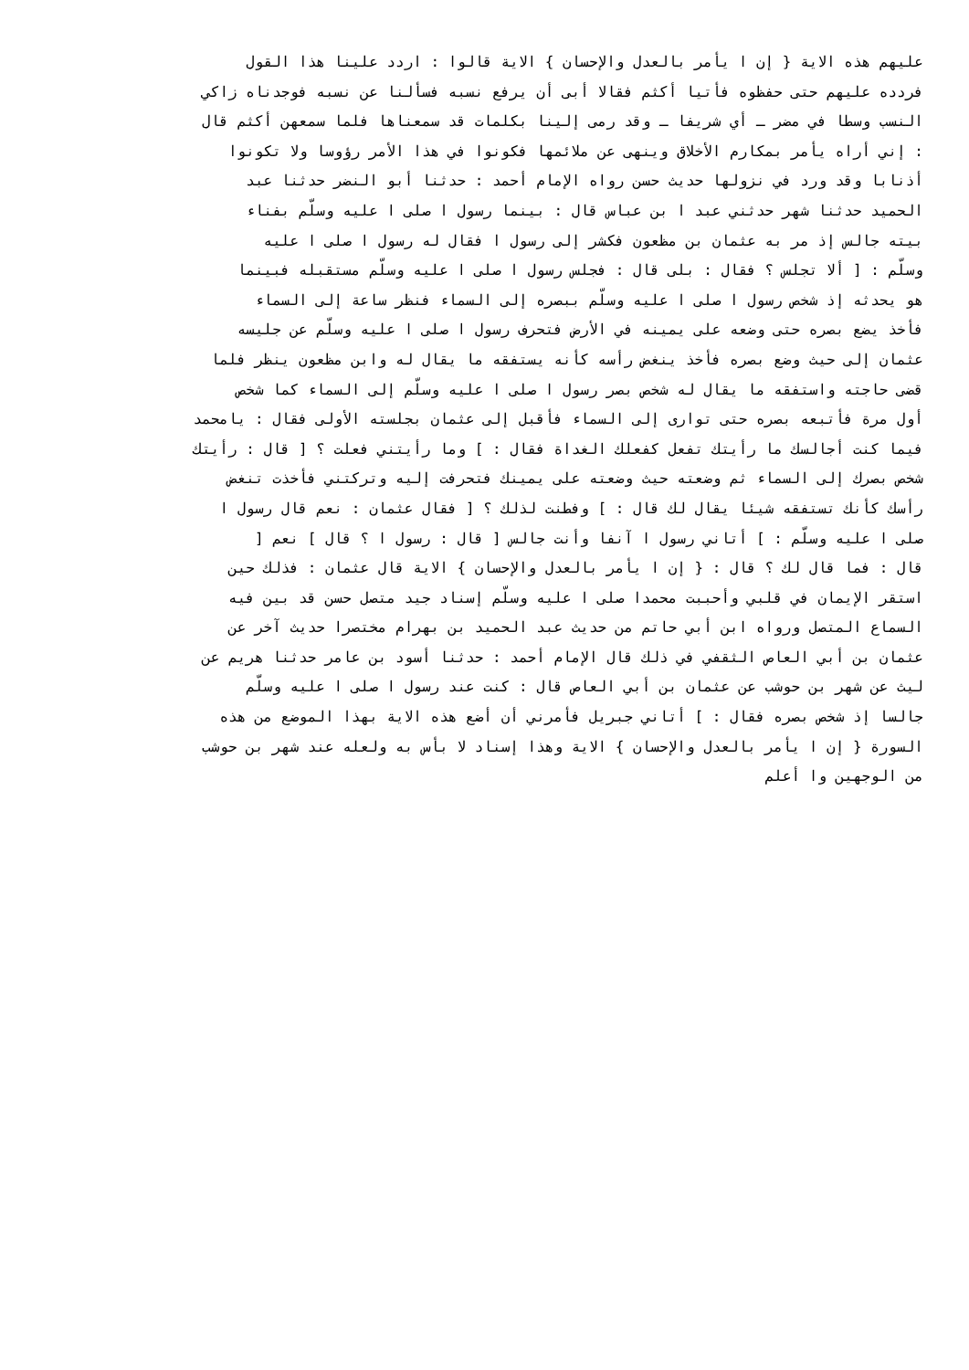عليهم هذه الاية { إن ا يأمر بالعدل والإحسان } الاية قالوا : اردد علينا هذا القول
فردده عليهم حتى حفظوه فأتيا أكثم فقالا أبى أن يرفع نسبه فسألنا عن نسبه فوجدناه زاكي
النسب وسطا في مضر ـ أي شريفا ـ وقد رمى إلينا بكلمات قد سمعناها فلما سمعهن أكثم قال
: إني أراه يأمر بمكارم الأخلاق وينهى عن ملائمها فكونوا في هذا الأمر رؤوسا ولا تكونوا
أذنابا وقد ورد في نزولها حديث حسن رواه الإمام أحمد : حدثنا أبو النضر حدثنا عبد
الحميد حدثنا شهر حدثني عبد ا بن عباس قال : بينما رسول ا صلى ا عليه وسلّم بفناء
بيته جالس إذ مر به عثمان بن مظعون فكشر إلى رسول ا فقال له رسول ا صلى ا عليه
وسلّم : [ ألا تجلس ؟ فقال : بلى قال : فجلس رسول ا صلى ا عليه وسلّم مستقبله فبينما
هو يحدثه إذ شخص رسول ا صلى ا عليه وسلّم ببصره إلى السماء فنظر ساعة إلى السماء
فأخذ يضع بصره حتى وضعه على يمينه في الأرض فتحرف رسول ا صلى ا عليه وسلّم عن جليسه
عثمان إلى حيث وضع بصره فأخذ ينغض رأسه كأنه يستفقه ما يقال له وابن مظعون ينظر فلما
قضى حاجته واستفقه ما يقال له شخص بصر رسول ا صلى ا عليه وسلّم إلى السماء كما شخص
أول مرة فأتبعه بصره حتى توارى إلى السماء فأقبل إلى عثمان بجلسته الأولى فقال : يامحمد
فيما كنت أجالسك ما رأيتك تفعل كفعلك الغداة فقال : ] وما رأيتني فعلت ؟ [ قال : رأيتك
شخص بصرك إلى السماء ثم وضعته حيث وضعته على يمينك فتحرفت إليه وتركتني فأخذت تنغض
رأسك كأنك تستفقه شيئا يقال لك قال : ] وفطنت لذلك ؟ [ فقال عثمان : نعم قال رسول ا
صلى ا عليه وسلّم : ] أتاني رسول ا آنفا وأنت جالس [ قال : رسول ا ؟ قال ] نعم [
قال : فما قال لك ؟ قال : { إن ا يأمر بالعدل والإحسان } الاية قال عثمان : فذلك حين
استقر الإيمان في قلبي وأحببت محمدا صلى ا عليه وسلّم إسناد جيد متصل حسن قد بين فيه
السماع المتصل ورواه ابن أبي حاتم من حديث عبد الحميد بن بهرام مختصرا حديث آخر عن
عثمان بن أبي العاص الثقفي في ذلك قال الإمام أحمد : حدثنا أسود بن عامر حدثنا هريم عن
ليث عن شهر بن حوشب عن عثمان بن أبي العاص قال : كنت عند رسول ا صلى ا عليه وسلّم
جالسا إذ شخص بصره فقال : ] أتاني جبريل فأمرني أن أضع هذه الاية بهذا الموضع من هذه
السورة { إن ا يأمر بالعدل والإحسان } الاية وهذا إسناد لا بأس به ولعله عند شهر بن حوشب
من الوجهين وا أعلم